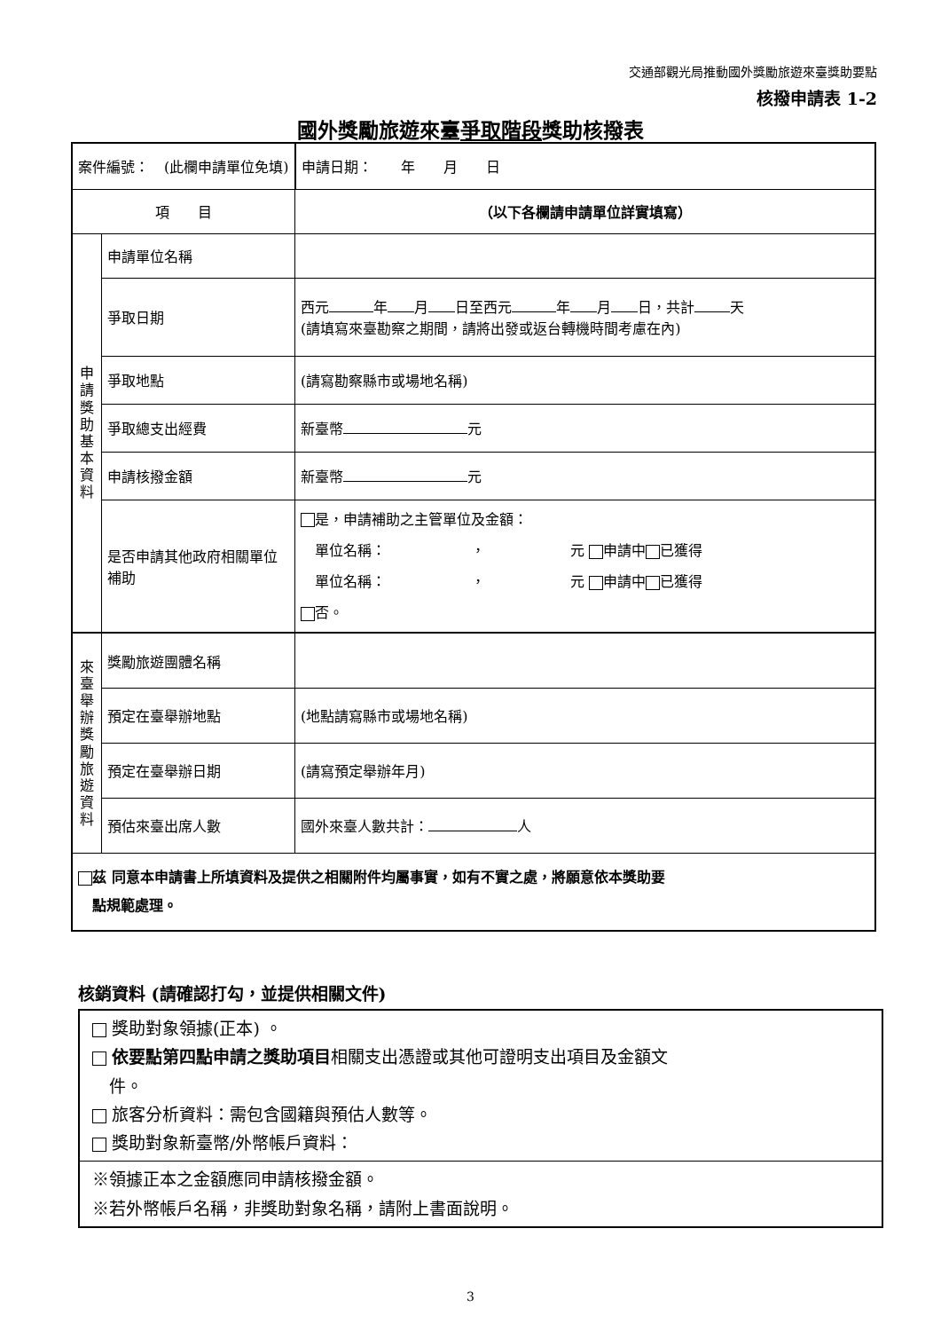交通部觀光局推動國外獎勵旅遊來臺獎助要點
核撥申請表 1-2
國外獎勵旅遊來臺爭取階段獎助核撥表
| 案件編號： (此欄申請單位免填) | | | 申請日期： 年 月 日 |
| 項 目 | | （以下各欄請申請單位詳實填寫） | |
| 申請獎助基本資料 | 申請單位名稱 | | |
| | 爭取日期 | 西元 年 月 日至西元 年 月 日，共計 天 (請填寫來臺勘察之期間，請將出發或返台轉機時間考慮在內) | |
| | 爭取地點 | (請寫勘察縣市或場地名稱) | |
| | 爭取總支出經費 | 新臺幣 元 | |
| | 申請核撥金額 | 新臺幣 元 | |
| | 是否申請其他政府相關單位補助 | 是，申請補助之主管單位及金額： 單位名稱： ， 元 申請中 已獲得 單位名稱： ， 元 申請中 已獲得 否。 | |
| 來臺舉辦獎勵旅遊資料 | 獎勵旅遊團體名稱 | | |
| | 預定在臺舉辦地點 | (地點請寫縣市或場地名稱) | |
| | 預定在臺舉辦日期 | (請寫預定舉辦年月) | |
| | 預估來臺出席人數 | 國外來臺人數共計： 人 | |
| 茲 同意本申請書上所填資料及提供之相關附件均屬事實，如有不實之處，將願意依本獎助要 點規範處理。 | | | |
核銷資料 (請確認打勾，並提供相關文件)
獎助對象領據(正本) 。
依要點第四點申請之獎助項目相關支出憑證或其他可證明支出項目及金額文
　件。
旅客分析資料：需包含國籍與預估人數等。
獎助對象新臺幣/外幣帳戶資料：
※領據正本之金額應同申請核撥金額。
※若外幣帳戶名稱，非獎助對象名稱，請附上書面說明。
3